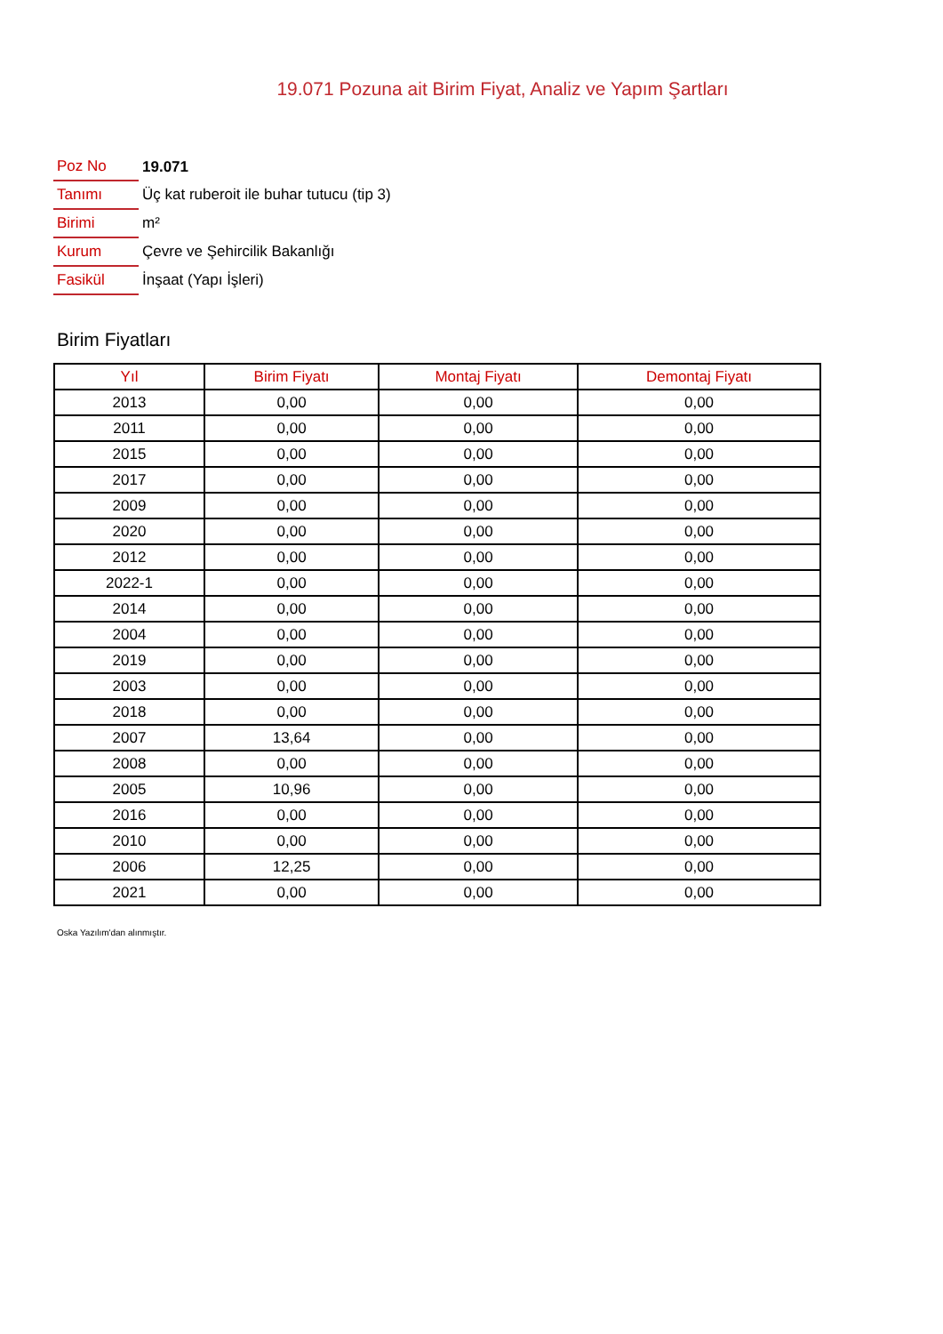19.071 Pozuna ait Birim Fiyat, Analiz ve Yapım Şartları
| Poz No | 19.071 |
| Tanımı | Üç kat ruberoit ile buhar tutucu (tip 3) |
| Birimi | m² |
| Kurum | Çevre ve Şehircilik Bakanlığı |
| Fasikül | İnşaat (Yapı İşleri) |
Birim Fiyatları
| Yıl | Birim Fiyatı | Montaj Fiyatı | Demontaj Fiyatı |
| --- | --- | --- | --- |
| 2013 | 0,00 | 0,00 | 0,00 |
| 2011 | 0,00 | 0,00 | 0,00 |
| 2015 | 0,00 | 0,00 | 0,00 |
| 2017 | 0,00 | 0,00 | 0,00 |
| 2009 | 0,00 | 0,00 | 0,00 |
| 2020 | 0,00 | 0,00 | 0,00 |
| 2012 | 0,00 | 0,00 | 0,00 |
| 2022-1 | 0,00 | 0,00 | 0,00 |
| 2014 | 0,00 | 0,00 | 0,00 |
| 2004 | 0,00 | 0,00 | 0,00 |
| 2019 | 0,00 | 0,00 | 0,00 |
| 2003 | 0,00 | 0,00 | 0,00 |
| 2018 | 0,00 | 0,00 | 0,00 |
| 2007 | 13,64 | 0,00 | 0,00 |
| 2008 | 0,00 | 0,00 | 0,00 |
| 2005 | 10,96 | 0,00 | 0,00 |
| 2016 | 0,00 | 0,00 | 0,00 |
| 2010 | 0,00 | 0,00 | 0,00 |
| 2006 | 12,25 | 0,00 | 0,00 |
| 2021 | 0,00 | 0,00 | 0,00 |
Oska Yazılım'dan alınmıştır.